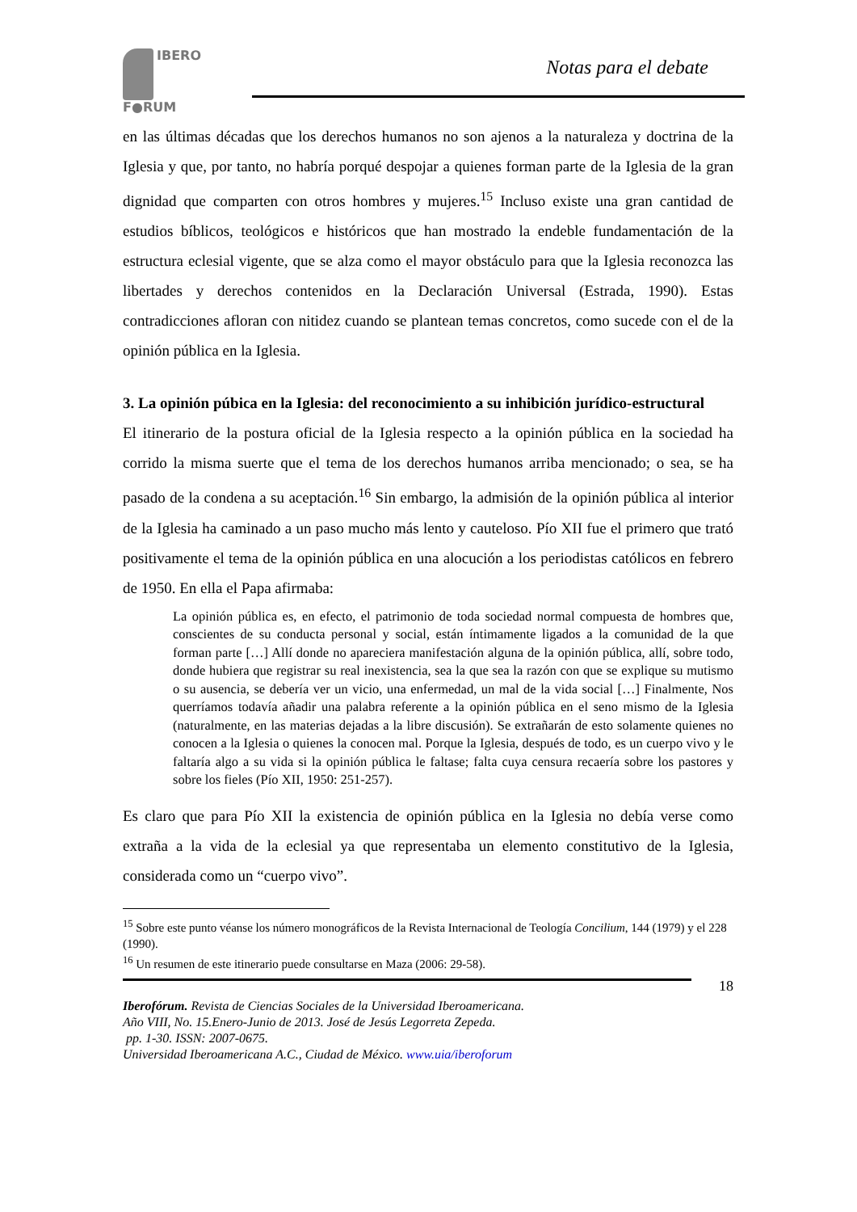IBERO
F●RUM
Notas para el debate
en las últimas décadas que los derechos humanos no son ajenos a la naturaleza y doctrina de la Iglesia y que, por tanto, no habría porqué despojar a quienes forman parte de la Iglesia de la gran dignidad que comparten con otros hombres y mujeres.<sup>15</sup> Incluso existe una gran cantidad de estudios bíblicos, teológicos e históricos que han mostrado la endeble fundamentación de la estructura eclesial vigente, que se alza como el mayor obstáculo para que la Iglesia reconozca las libertades y derechos contenidos en la Declaración Universal (Estrada, 1990). Estas contradicciones afloran con nitidez cuando se plantean temas concretos, como sucede con el de la opinión pública en la Iglesia.
3. La opinión púbica en la Iglesia: del reconocimiento a su inhibición jurídico-estructural
El itinerario de la postura oficial de la Iglesia respecto a la opinión pública en la sociedad ha corrido la misma suerte que el tema de los derechos humanos arriba mencionado; o sea, se ha pasado de la condena a su aceptación.<sup>16</sup> Sin embargo, la admisión de la opinión pública al interior de la Iglesia ha caminado a un paso mucho más lento y cauteloso. Pío XII fue el primero que trató positivamente el tema de la opinión pública en una alocución a los periodistas católicos en febrero de 1950. En ella el Papa afirmaba:
La opinión pública es, en efecto, el patrimonio de toda sociedad normal compuesta de hombres que, conscientes de su conducta personal y social, están íntimamente ligados a la comunidad de la que forman parte […] Allí donde no apareciera manifestación alguna de la opinión pública, allí, sobre todo, donde hubiera que registrar su real inexistencia, sea la que sea la razón con que se explique su mutismo o su ausencia, se debería ver un vicio, una enfermedad, un mal de la vida social […] Finalmente, Nos querríamos todavía añadir una palabra referente a la opinión pública en el seno mismo de la Iglesia (naturalmente, en las materias dejadas a la libre discusión). Se extrañarán de esto solamente quienes no conocen a la Iglesia o quienes la conocen mal. Porque la Iglesia, después de todo, es un cuerpo vivo y le faltaría algo a su vida si la opinión pública le faltase; falta cuya censura recaería sobre los pastores y sobre los fieles (Pío XII, 1950: 251-257).
Es claro que para Pío XII la existencia de opinión pública en la Iglesia no debía verse como extraña a la vida de la eclesial ya que representaba un elemento constitutivo de la Iglesia, considerada como un “cuerpo vivo”.
<sup>15</sup> Sobre este punto véanse los número monográficos de la Revista Internacional de Teología Concilium, 144 (1979) y el 228 (1990).
<sup>16</sup> Un resumen de este itinerario puede consultarse en Maza (2006: 29-58).
18
Iberofórum. Revista de Ciencias Sociales de la Universidad Iberoamericana.
Año VIII, No. 15.Enero-Junio de 2013. José de Jesús Legorreta Zepeda.
pp. 1-30. ISSN: 2007-0675.
Universidad Iberoamericana A.C., Ciudad de México. www.uia/iberoforum